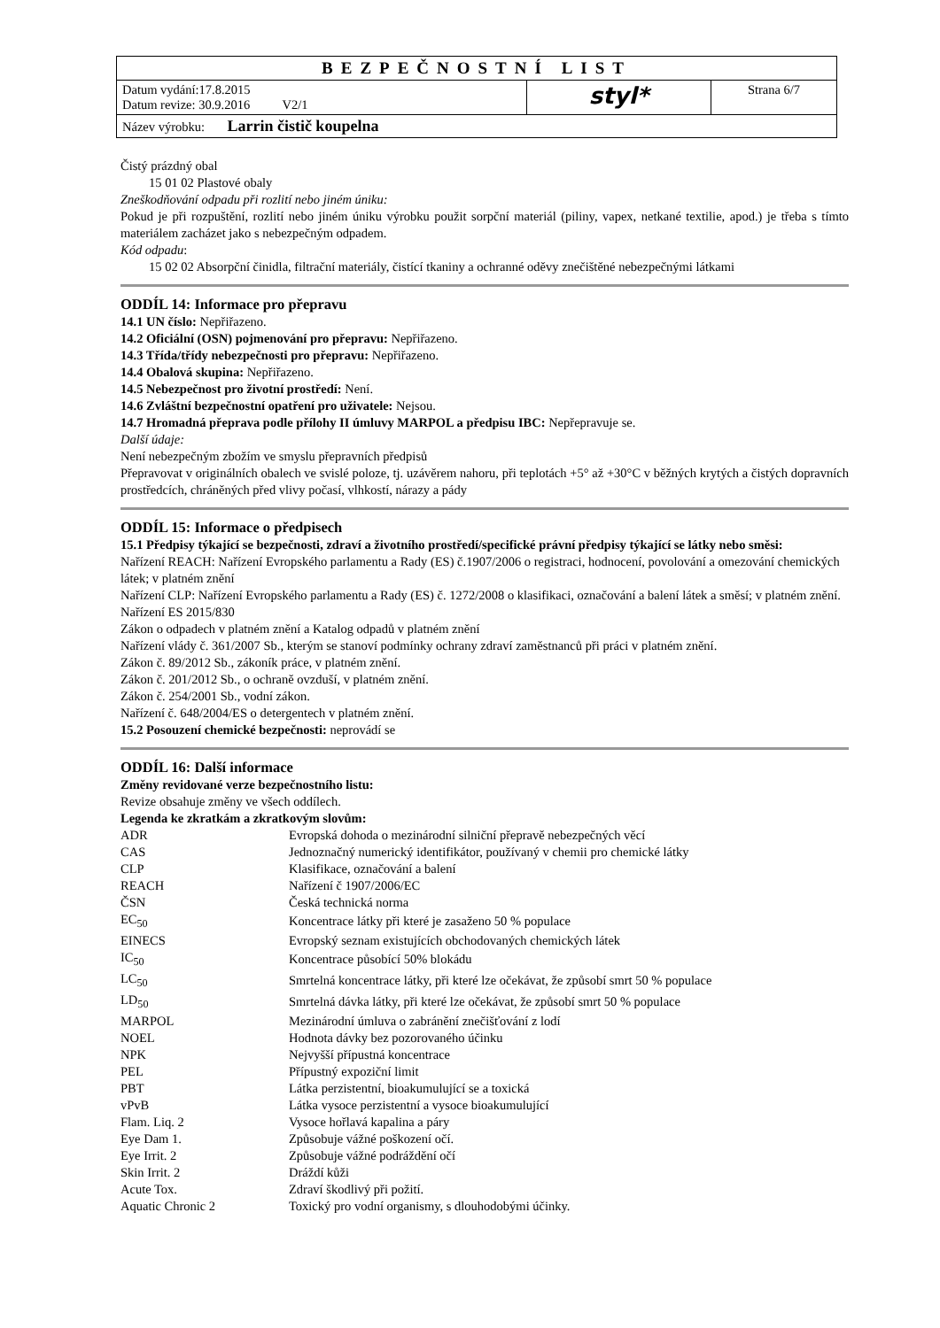| BEZPEČNOSTNÍ LIST | | |
| Datum vydání:17.8.2015 Datum revize: 30.9.2016 V2/1 | styl* | Strana 6/7 |
| Název výrobku: Larrin čistič koupelna | | |
Čistý prázdný obal
15 01 02 Plastové obaly
Zneškodňování odpadu při rozlití nebo jiném úniku:
Pokud je při rozpuštění, rozlití nebo jiném úniku výrobku použit sorpční materiál (piliny, vapex, netkané textilie, apod.) je třeba s tímto materiálem zacházet jako s nebezpečným odpadem.
Kód odpadu:
15 02 02 Absorpční činidla, filtrační materiály, čistící tkaniny a ochranné oděvy znečištěné nebezpečnými látkami
ODDÍL 14: Informace pro přepravu
14.1 UN číslo: Nepřiřazeno.
14.2 Oficiální (OSN) pojmenování pro přepravu: Nepřiřazeno.
14.3 Třída/třídy nebezpečnosti pro přepravu: Nepřiřazeno.
14.4 Obalová skupina: Nepřiřazeno.
14.5 Nebezpečnost pro životní prostředí: Není.
14.6 Zvláštní bezpečnostní opatření pro uživatele: Nejsou.
14.7 Hromadná přeprava podle přílohy II úmluvy MARPOL a předpisu IBC: Nepřepravuje se.
Další údaje:
Není nebezpečným zbožím ve smyslu přepravních předpisů
Přepravovat v originálních obalech ve svislé poloze, tj. uzávěrem nahoru, při teplotách +5° až +30°C v běžných krytých a čistých dopravních prostředcích, chráněných před vlivy počasí, vlhkostí, nárazy a pády
ODDÍL 15: Informace o předpisech
15.1 Předpisy týkající se bezpečnosti, zdraví a životního prostředí/specifické právní předpisy týkající se látky nebo směsi:
Nařízení REACH: Nařízení Evropského parlamentu a Rady (ES) č.1907/2006 o registraci, hodnocení, povolování a omezování chemických látek; v platném znění
Nařízení CLP: Nařízení Evropského parlamentu a Rady (ES) č. 1272/2008 o klasifikaci, označování a balení látek a směsí; v platném znění.
Nařízení ES 2015/830
Zákon o odpadech v platném znění a Katalog odpadů v platném znění
Nařízení vlády č. 361/2007 Sb., kterým se stanoví podmínky ochrany zdraví zaměstnanců při práci v platném znění.
Zákon č. 89/2012 Sb., zákoník práce, v platném znění.
Zákon č. 201/2012 Sb., o ochraně ovzduší, v platném znění.
Zákon č. 254/2001 Sb., vodní zákon.
Nařízení č. 648/2004/ES o detergentech v platném znění.
15.2 Posouzení chemické bezpečnosti: neprovádí se
ODDÍL 16: Další informace
Změny revidované verze bezpečnostního listu:
Revize obsahuje změny ve všech oddílech.
Legenda ke zkratkám a zkratkovým slovům:
| ADR | Evropská dohoda o mezinárodní silniční přepravě nebezpečných věcí |
| CAS | Jednoznačný numerický identifikátor, používaný v chemii pro chemické látky |
| CLP | Klasifikace, označování a balení |
| REACH | Nařízení č 1907/2006/EC |
| ČSN | Česká technická norma |
| EC<sub>50</sub> | Koncentrace látky při které je zasaženo 50 % populace |
| EINECS | Evropský seznam existujících obchodovaných chemických látek |
| IC<sub>50</sub> | Koncentrace působící 50% blokádu |
| LC<sub>50</sub> | Smrtelná koncentrace látky, při které lze očekávat, že způsobí smrt 50 % populace |
| LD<sub>50</sub> | Smrtelná dávka látky, při které lze očekávat, že způsobí smrt 50 % populace |
| MARPOL | Mezinárodní úmluva o zabránění znečišťování z lodí |
| NOEL | Hodnota dávky bez pozorovaného účinku |
| NPK | Nejvyšší přípustná koncentrace |
| PEL | Přípustný expoziční limit |
| PBT | Látka perzistentní, bioakumulující se a toxická |
| vPvB | Látka vysoce perzistentní a vysoce bioakumulující |
| Flam. Liq. 2 | Vysoce hořlavá kapalina a páry |
| Eye Dam 1. | Způsobuje vážné poškození očí. |
| Eye Irrit. 2 | Způsobuje vážné podráždění očí |
| Skin Irrit. 2 | Dráždí kůži |
| Acute Tox. | Zdraví škodlivý při požití. |
| Aquatic Chronic 2 | Toxický pro vodní organismy, s dlouhodobými účinky. |